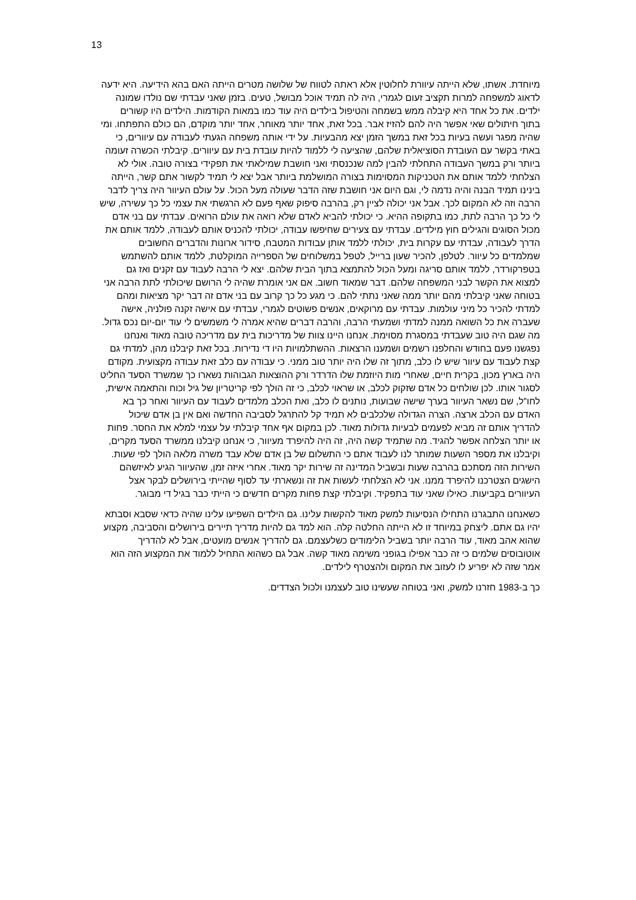13
מיוחדת. אשתו, שלא הייתה עיוורת לחלוטין אלא ראתה לטווח של שלושה מטרים הייתה האם בהא הידיעה. היא ידעה לדאוג למשפחה למרות תקציב זעום לגמרי, היה לה תמיד אוכל מבושל, טעים. בזמן שאני עבדתי שם נולדו שמונה ילדים. את כל אחד היא קיבלה ממש בשמחה והטיפול בילדים היה עוד כמו במאות הקודמות. הילדים היו קשורים בתוך חיתולים שאי אפשר היה להם להזיז אבר. בכל זאת, אחד יותר מאוחר, אחד יותר מוקדם, הם כולם התפתחו. ומי שהיה מפגר ועשה בעיות בכל זאת במשך הזמן יצא מהבעיות. על ידי אותה משפחה הגעתי לעבודה עם עיוורים, כי באתי בקשר עם העובדת הסוציאלית שלהם, שהציעה לי ללמוד להיות עובדת בית עם עיוורים. קיבלתי הכשרה זעומה ביותר ורק במשך העבודה התחלתי להבין למה שנכנסתי ואני חושבת שמילאתי את תפקידי בצורה טובה. אולי לא הצלחתי ללמד אותם את הטכניקות המסוימות בצורה המושלמת ביותר אבל יצא לי תמיד לקשור אתם קשר, הייתה בינינו תמיד הבנה והיה נדמה לי, וגם היום אני חושבת שזה הדבר שעולה מעל הכול. על עולם העיוור היה צריך לדבר הרבה וזה לא המקום לכך. אבל אני יכולה לציין רק, בהרבה סיפוק שאף פעם לא הרגשתי את עצמי כל כך עשירה, שיש לי כל כך הרבה לתת, כמו בתקופה ההיא. כי יכולתי להביא לאדם שלא רואה את עולם הרואים. עבדתי עם בני אדם מכול הסוגים והגילים חוץ מילדים. עבדתי עם צעירים שחיפשו עבודה, יכולתי להכניס אותם לעבודה, ללמד אותם את הדרך לעבודה, עבדתי עם עקרות בית, יכולתי ללמד אותן עבודות המטבח, סידור ארונות והדברים החשובים שמלמדים כל עיוור. לטלפן, להכיר שעון ברייל, לטפל במשלוחים של הספרייה המוקלטת, ללמד אותם להשתמש בטפרקורדר, ללמד אותם סריגה ומעל הכול להתמצא בתוך הבית שלהם. יצא לי הרבה לעבוד עם זקנים ואז גם למצוא את הקשר לבני המשפחה שלהם. דבר שמאוד חשוב. אם אני אומרת שהיה לי הרושם שיכולתי לתת הרבה אני בטוחה שאני קיבלתי מהם יותר ממה שאני נתתי להם. כי מגע כל כך קרוב עם בני אדם זה דבר יקר מציאות ומהם למדתי להכיר כל מיני עולמות. עבדתי עם מרוקאים, אנשים פשוטים לגמרי, עבדתי עם אישה זקנה פולניה, אישה שעברה את כל השואה ממנה למדתי ושמעתי הרבה, והרבה דברים שהיא אמרה לי משמשים לי עוד יום-יום נכס גדול. מה שגם היה טוב שעבדתי במסגרת מסוימת. אנחנו היינו צוות של מדריכות בית עם מדריכה טובה מאוד ואנחנו נפגשנו פעם בחודש והחלפנו רשמים ושמענו הרצאות. ההשתלמויות היו די נדירות. בכל זאת קיבלנו מהן, למדתי גם קצת לעבוד עם עיוור שיש לו כלב, מתוך זה שלו היה יותר טוב ממני. כי עבודה עם כלב זאת עבודה מקצועית. מקודם היה בארץ מכון, בקרית חיים, שאחרי מות היוזמת שלו הדרדר ורק ההוצאות הגבוהות נשארו כך שמשרד הסעד החליט לסגור אותו. לכן שולחים כל אדם שזקוק לכלב, או שראוי לכלב, כי זה הולך לפי קריטריון של גיל וכוח והתאמה אישית, לחו"ל, שם נשאר העיוור בערך שישה שבועות, נותנים לו כלב, ואת הכלב מלמדים לעבוד עם העיוור ואחר כך בא האדם עם הכלב ארצה. הצרה הגדולה שלכלבים לא תמיד קל להתרגל לסביבה החדשה ואם אין בן אדם שיכול להדריך אותם זה מביא לפעמים לבעיות גדולות מאוד. לכן במקום אף אחד קיבלתי על עצמי למלא את החסר. פחות או יותר הצלחה אפשר להגיד. מה שתמיד קשה היה, זה היה להיפרד מעיוור, כי אנחנו קיבלנו ממשרד הסעד מקרים, וקיבלנו את מספר השעות שמותר לנו לעבוד אתם כי התשלום של בן אדם שלא עבד משרה מלאה הולך לפי שעות. השירות הזה מסתכם בהרבה שעות ובשביל המדינה זה שירות יקר מאוד. אחרי איזה זמן, שהעיוור הגיע לאיזשהם הישגים הצטרכנו להיפרד ממנו. אני לא הצלחתי לעשות את זה ונשארתי עד לסוף שהייתי בירושלים לבקר אצל העיוורים בקביעות. כאילו שאני עוד בתפקיד. וקיבלתי קצת פחות מקרים חדשים כי הייתי כבר בגיל די מבוגר.
כשאנחנו התבגרנו התחילו הנסיעות למשק מאוד להקשות עלינו. גם הילדים השפיעו עלינו שהיה כדאי שסבא וסבתא יהיו גם אתם. ליצחק במיוחד זו לא הייתה החלטה קלה. הוא למד גם להיות מדריך תיירים בירושלים והסביבה, מקצוע שהוא אהב מאוד, עוד הרבה יותר בשביל הלימודים כשלעצמם. גם להדריך אנשים מועטים, אבל לא להדריך אוטובוסים שלמים כי זה כבר אפילו בגופני משימה מאוד קשה. אבל גם כשהוא התחיל ללמוד את המקצוע הזה הוא אמר שזה לא יפריע לו לעזוב את המקום ולהצטרף לילדים.
כך ב-1983 חזרנו למשק, ואני בטוחה שעשינו טוב לעצמנו ולכול הצדדים.